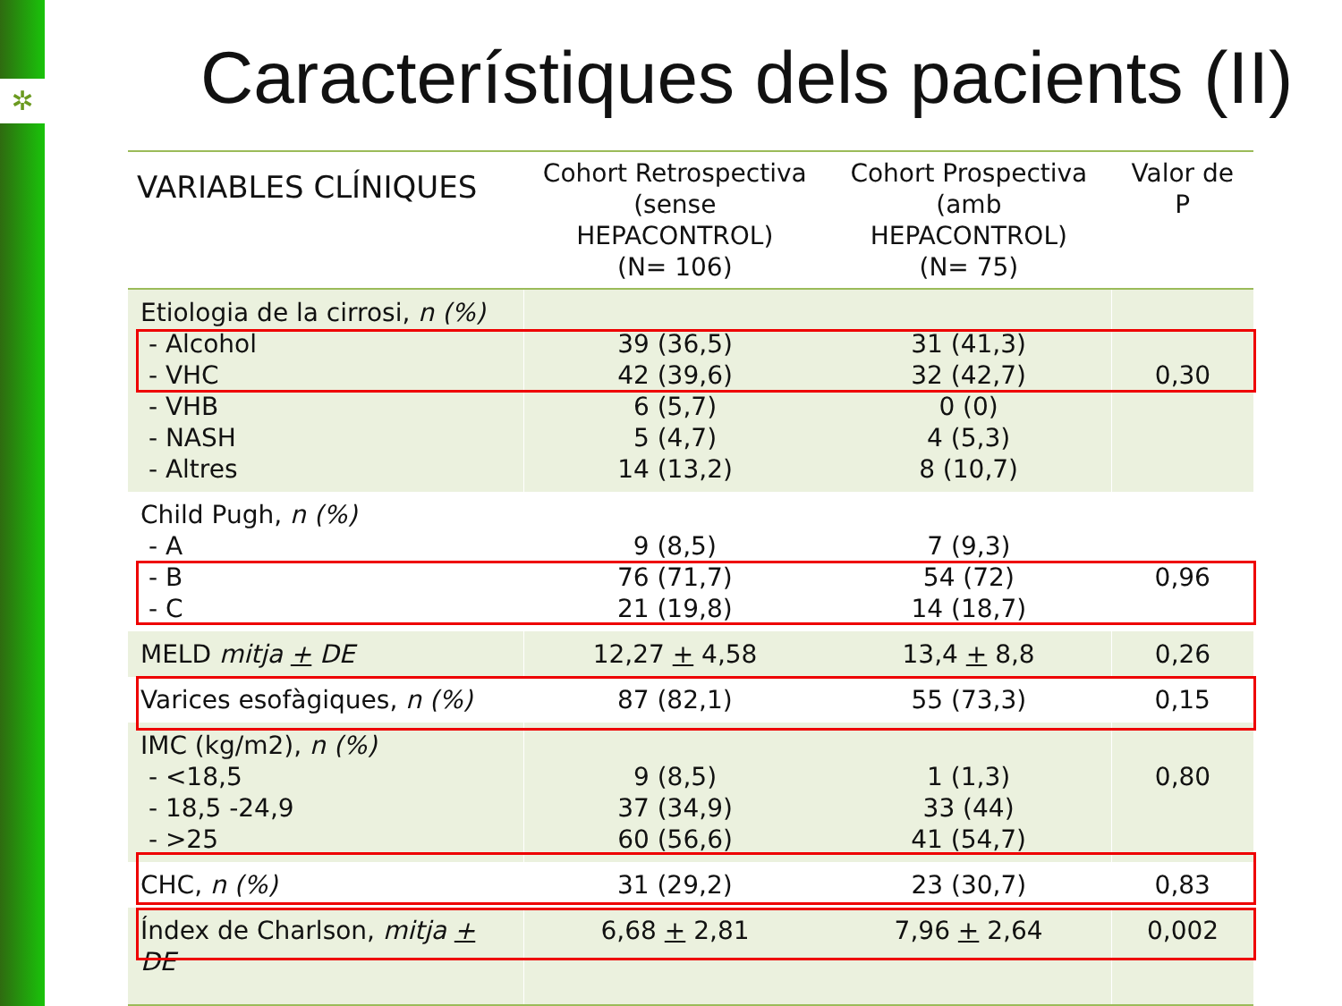✲
Característiques dels pacients (II)
| VARIABLES CLÍNIQUES | Cohort Retrospectiva (sense HEPACONTROL) (N= 106) | Cohort Prospectiva (amb HEPACONTROL) (N= 75) | Valor de P |
| --- | --- | --- | --- |
| Etiologia de la cirrosi, n (%) - Alcohol - VHC - VHB - NASH - Altres | 39 (36,5) 42 (39,6) 6 (5,7) 5 (4,7) 14 (13,2) | 31 (41,3) 32 (42,7) 0 (0) 4 (5,3) 8 (10,7) | 0,30 |
| Child Pugh, n (%) - A - B - C | 9 (8,5) 76 (71,7) 21 (19,8) | 7 (9,3) 54 (72) 14 (18,7) | 0,96 |
| MELD mitja + DE | 12,27 + 4,58 | 13,4 + 8,8 | 0,26 |
| Varices esofàgiques, n (%) | 87 (82,1) | 55 (73,3) | 0,15 |
| IMC (kg/m2), n (%) - <18,5 - 18,5 -24,9 - >25 | 9 (8,5) 37 (34,9) 60 (56,6) | 1 (1,3) 33 (44) 41 (54,7) | 0,80 |
| CHC, n (%) | 31 (29,2) | 23 (30,7) | 0,83 |
| Índex de Charlson, mitja + DE | 6,68 + 2,81 | 7,96 + 2,64 | 0,002 |